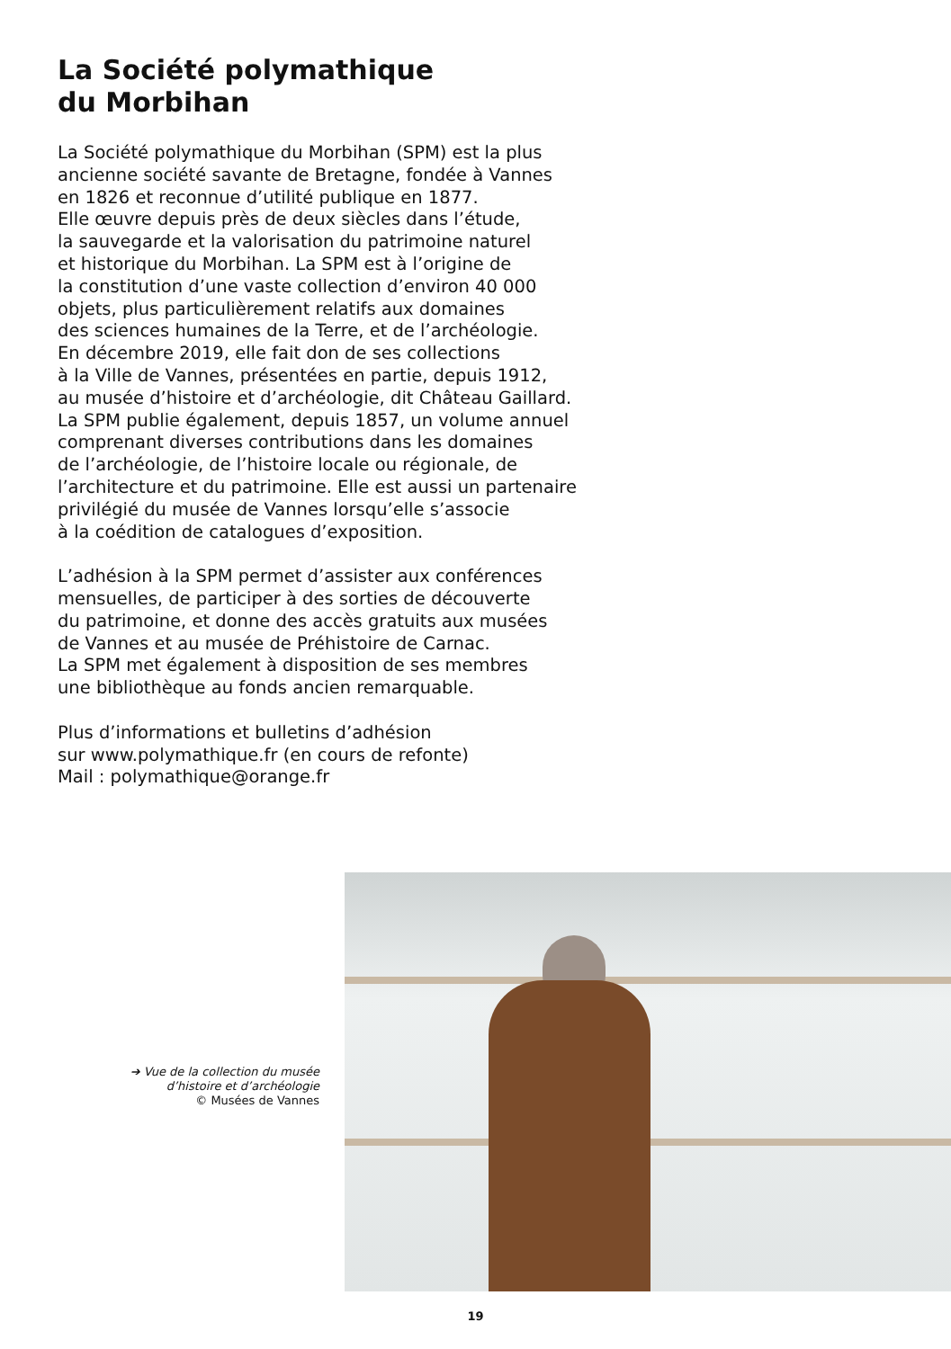La Société polymathique
du Morbihan
La Société polymathique du Morbihan (SPM) est la plus
ancienne société savante de Bretagne, fondée à Vannes
en 1826 et reconnue d’utilité publique en 1877.
Elle œuvre depuis près de deux siècles dans l’étude,
la sauvegarde et la valorisation du patrimoine naturel
et historique du Morbihan. La SPM est à l’origine de
la constitution d’une vaste collection d’environ 40 000
objets, plus particulièrement relatifs aux domaines
des sciences humaines de la Terre, et de l’archéologie.
En décembre 2019, elle fait don de ses collections
à la Ville de Vannes, présentées en partie, depuis 1912,
au musée d’histoire et d’archéologie, dit Château Gaillard.
La SPM publie également, depuis 1857, un volume annuel
comprenant diverses contributions dans les domaines
de l’archéologie, de l’histoire locale ou régionale, de
l’architecture et du patrimoine. Elle est aussi un partenaire
privilégié du musée de Vannes lorsqu’elle s’associe
à la coédition de catalogues d’exposition.
L’adhésion à la SPM permet d’assister aux conférences
mensuelles, de participer à des sorties de découverte
du patrimoine, et donne des accès gratuits aux musées
de Vannes et au musée de Préhistoire de Carnac.
La SPM met également à disposition de ses membres
une bibliothèque au fonds ancien remarquable.
Plus d’informations et bulletins d’adhésion
sur www.polymathique.fr (en cours de refonte)
Mail : polymathique@orange.fr
➔ Vue de la collection du musée
d’histoire et d’archéologie
© Musées de Vannes
19